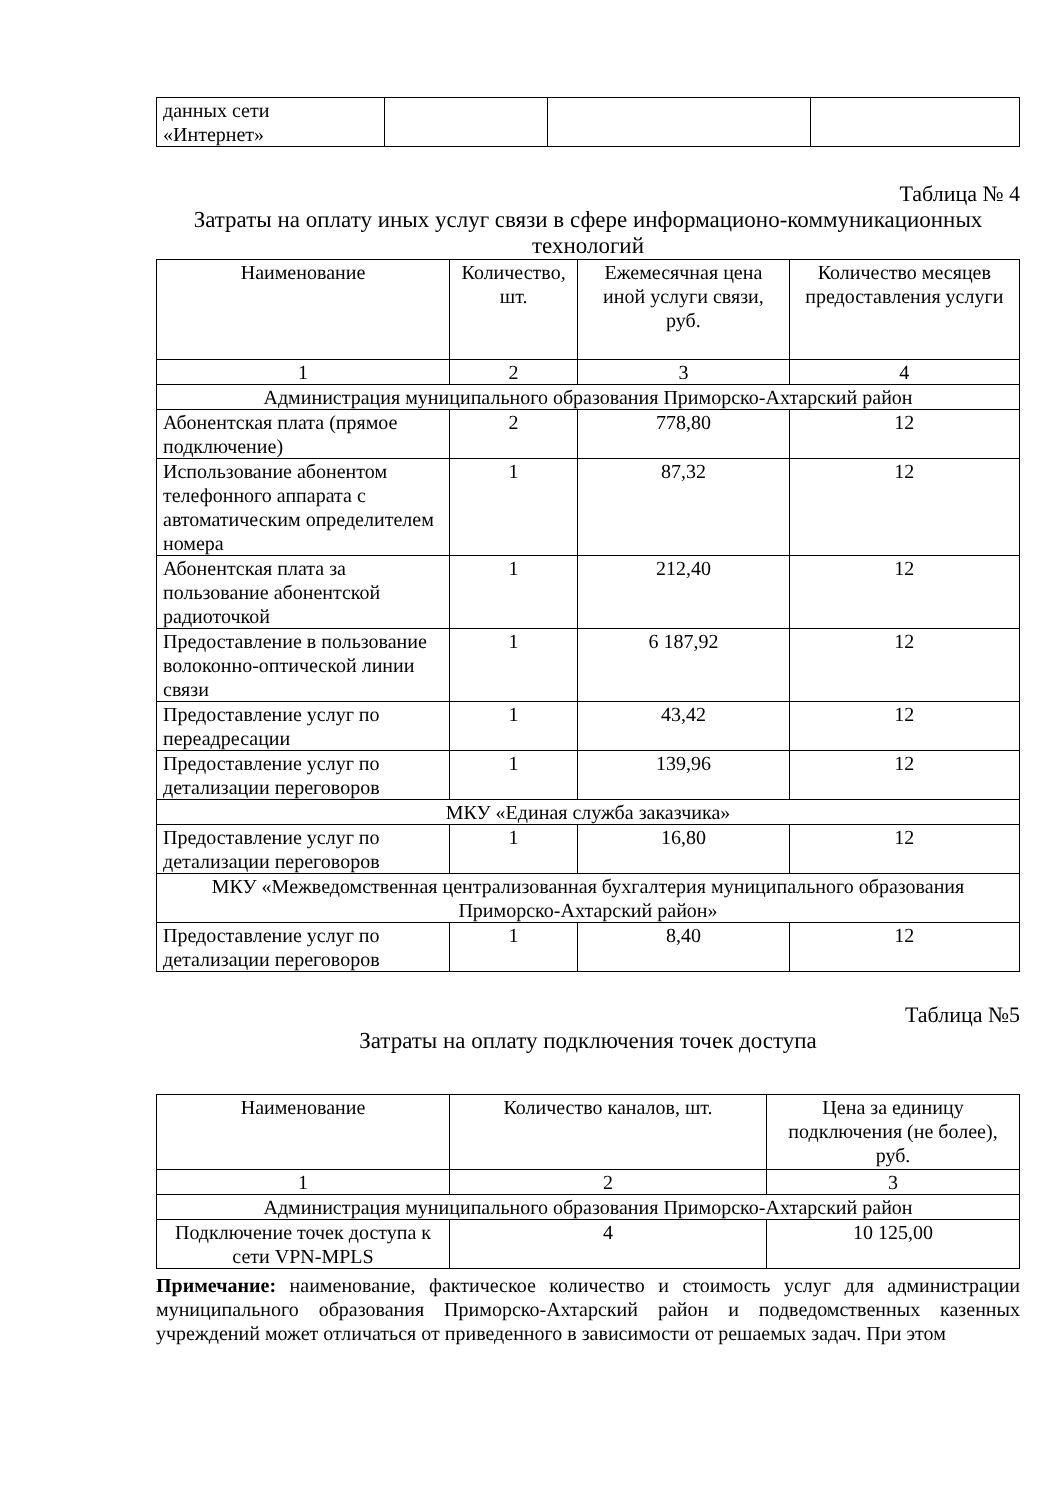| данных сети «Интернет» | | | |
Таблица № 4
Затраты на оплату иных услуг связи в сфере информационо-коммуникационных технологий
| Наименование | Количество, шт. | Ежемесячная цена иной услуги связи, руб. | Количество месяцев предоставления услуги |
| --- | --- | --- | --- |
| 1 | 2 | 3 | 4 |
| Администрация муниципального образования Приморско-Ахтарский район | | | |
| Абонентская плата (прямое подключение) | 2 | 778,80 | 12 |
| Использование абонентом телефонного аппарата с автоматическим определителем номера | 1 | 87,32 | 12 |
| Абонентская плата за пользование абонентской радиоточкой | 1 | 212,40 | 12 |
| Предоставление в пользование волоконно-оптической линии связи | 1 | 6 187,92 | 12 |
| Предоставление услуг по переадресации | 1 | 43,42 | 12 |
| Предоставление услуг по детализации переговоров | 1 | 139,96 | 12 |
| МКУ «Единая служба заказчика» | | | |
| Предоставление услуг по детализации переговоров | 1 | 16,80 | 12 |
| МКУ «Межведомственная централизованная бухгалтерия муниципального образования Приморско-Ахтарский район» | | | |
| Предоставление услуг по детализации переговоров | 1 | 8,40 | 12 |
Таблица №5
Затраты на оплату подключения точек доступа
| Наименование | Количество каналов, шт. | Цена за единицу подключения (не более), руб. |
| --- | --- | --- |
| 1 | 2 | 3 |
| Администрация муниципального образования Приморско-Ахтарский район | | |
| Подключение точек доступа к сети VPN-MPLS | 4 | 10 125,00 |
Примечание: наименование, фактическое количество и стоимость услуг для администрации муниципального образования Приморско-Ахтарский район и подведомственных казенных учреждений может отличаться от приведенного в зависимости от решаемых задач. При этом